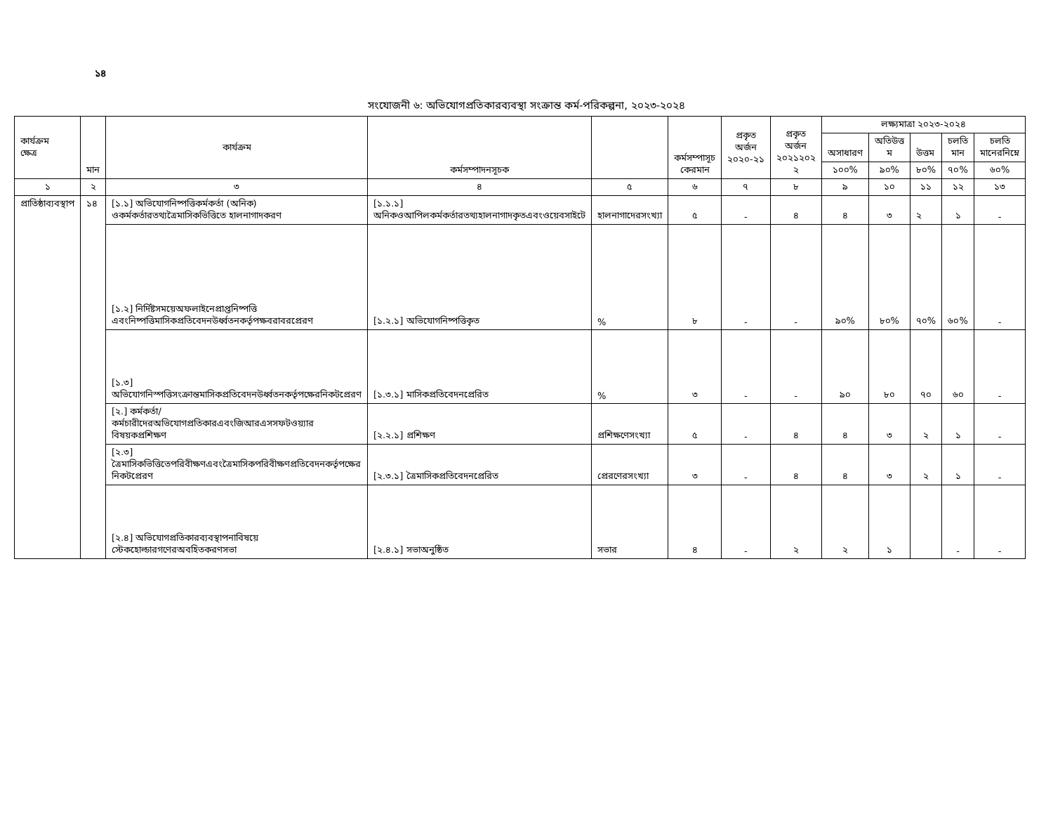১৪
সংযোজনী ৬: অভিযোগপ্রতিকারব্যবস্থা সংক্রান্ত কর্ম-পরিকল্পনা, ২০২৩-২০২৪
| কার্যক্রম ক্ষেত্র | মান | কার্যক্রম | কর্মসম্পাদনসূচক | | কর্মসম্পাসূচ কেরমান | প্রকৃত অর্জন ২০২০-২১ | প্রকৃত অর্জন ২০২১২০২ ২ | লক্ষ্যমাত্রা ২০২৩-২০২৪ | | | | |
| --- | --- | --- | --- | --- | --- | --- | --- | --- | --- | --- | --- | --- |
| | | | | | | | | অসাধারণ | অতিউত্ত ম | উত্তম | চলতি মান | চলতি মানেরনিম্নে |
| | | | | | | | | ১০০% | ৯০% | ৮০% | ৭০% | ৬০% |
| ১ | ২ | ৩ | ৪ | ৫ | ৬ | ৭ | ৮ | ৯ | ১০ | ১১ | ১২ | ১৩ |
| প্রাতিষ্ঠাব্যবস্থাপ | ১৪ | [১.১] অভিযোগনিষ্পত্তিকর্মকর্তা (অনিক) ওকর্মকর্তারতথ্যত্রৈমাসিকভিত্তিতে হালনাগাদকরণ | [১.১.১] অনিকওআপিলকর্মকর্তারতথ্যহালনাগাদকৃতএবংওয়েবসাইটে | হালনাগাদেরসংখ্যা | ৫ | - | ৪ | ৪ | ৩ | ২ | ১ | - |
| | | [১.২] নির্দিষ্টসময়েঅফলাইনেপ্রাপ্তনিষ্পত্তি এবংনিষ্পত্তিমাসিকপ্রতিবেদনউর্ধ্বতনকর্তৃপক্ষবরাবরপ্রেরণ | [১.২.১] অভিযোগনিষ্পত্তিকৃত | % | ৮ | - | - | ৯০% | ৮০% | ৭০% | ৬০% | - |
| | | [১.৩] অভিযোগনিস্পত্তিসংক্রান্তমাসিকপ্রতিবেদনউর্ধ্বতনকর্তৃপক্ষেরনিকটপ্রেরণ | [১.৩.১] মাসিকপ্রতিবেদনপ্রেরিত | % | ৩ | - | - | ৯০ | ৮০ | ৭০ | ৬০ | - |
| | | [২.] কর্মকর্তা/কর্মচারীদেরঅভিযোগপ্রতিকারএবংজিআরএসসফটওয়্যার বিষয়কপ্রশিক্ষণ | [২.২.১] প্রশিক্ষণ | প্রশিক্ষণেসংখ্যা | ৫ | - | ৪ | ৪ | ৩ | ২ | ১ | - |
| | | [২.৩] ত্রৈমাসিকভিত্তিতেপরিবীক্ষণএবংত্রৈমাসিকপরিবীক্ষণপ্রতিবেদনকর্তৃপক্ষের নিকটপ্রেরণ | [২.৩.১] ত্রৈমাসিকপ্রতিবেদনপ্রেরিত | প্রেরণেরসংখ্যা | ৩ | - | ৪ | ৪ | ৩ | ২ | ১ | - |
| | | [২.৪] অভিযোগপ্রতিকারব্যবস্থাপনাবিষয়ে স্টেকহোল্ডারগণেরঅবহিতকরণসভা | [২.৪.১] সভাঅনুষ্ঠিত | সভার | ৪ | - | ২ | ২ | ১ | | - | - |